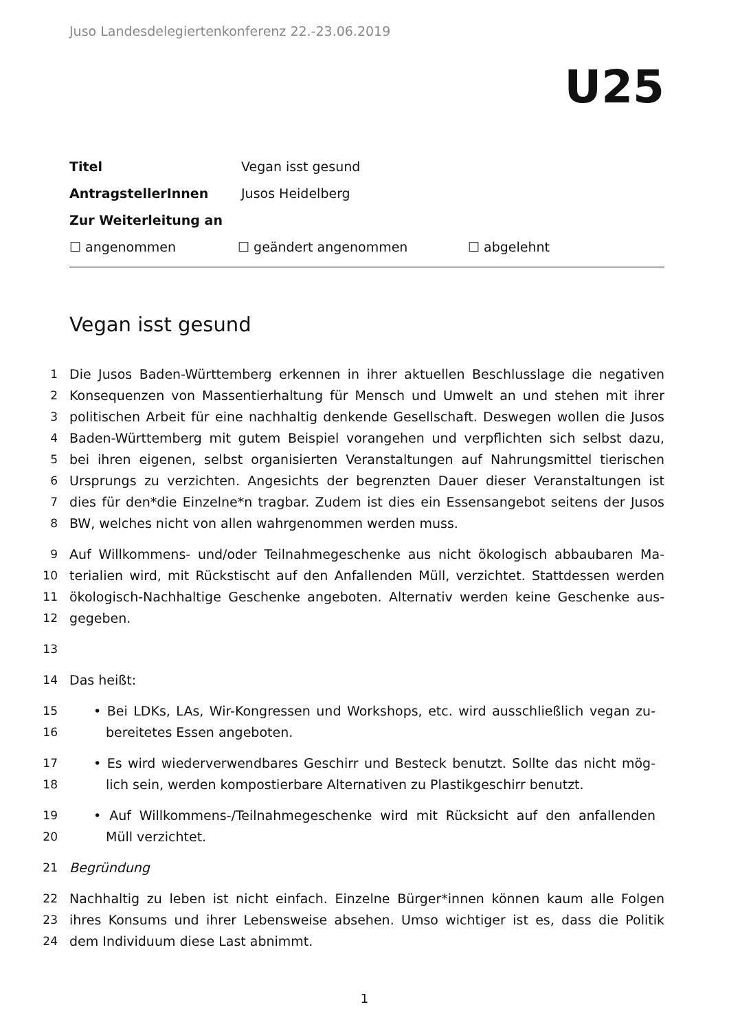Juso Landesdelegiertenkonferenz 22.-23.06.2019
U25
Titel Vegan isst gesund
AntragstellerInnen Jusos Heidelberg
Zur Weiterleitung an
☐ angenommen ☐ geändert angenommen ☐ abgelehnt
Vegan isst gesund
1 Die Jusos Baden-Württemberg erkennen in ihrer aktuellen Beschlusslage die negativen
2 Konsequenzen von Massentierhaltung für Mensch und Umwelt an und stehen mit ihrer
3 politischen Arbeit für eine nachhaltig denkende Gesellschaft. Deswegen wollen die Jusos
4 Baden-Württemberg mit gutem Beispiel vorangehen und verpflichten sich selbst dazu,
5 bei ihren eigenen, selbst organisierten Veranstaltungen auf Nahrungsmittel tierischen
6 Ursprungs zu verzichten. Angesichts der begrenzten Dauer dieser Veranstaltungen ist
7 dies für den*die Einzelne*n tragbar. Zudem ist dies ein Essensangebot seitens der Jusos
8 BW, welches nicht von allen wahrgenommen werden muss.
9 Auf Willkommens- und/oder Teilnahmegeschenke aus nicht ökologisch abbaubaren Ma-
10 terialien wird, mit Rückstischt auf den Anfallenden Müll, verzichtet. Stattdessen werden
11 ökologisch-Nachhaltige Geschenke angeboten. Alternativ werden keine Geschenke aus-
12 gegeben.
13
14 Das heißt:
15 • Bei LDKs, LAs, Wir-Kongressen und Workshops, etc. wird ausschließlich vegan zu-
16 bereitetes Essen angeboten.
17 • Es wird wiederverwendbares Geschirr und Besteck benutzt. Sollte das nicht mög-
18 lich sein, werden kompostierbare Alternativen zu Plastikgeschirr benutzt.
19 • Auf Willkommens-/Teilnahmegeschenke wird mit Rücksicht auf den anfallenden
20 Müll verzichtet.
21 Begründung
22 Nachhaltig zu leben ist nicht einfach. Einzelne Bürger*innen können kaum alle Folgen
23 ihres Konsums und ihrer Lebensweise absehen. Umso wichtiger ist es, dass die Politik
24 dem Individuum diese Last abnimmt.
1